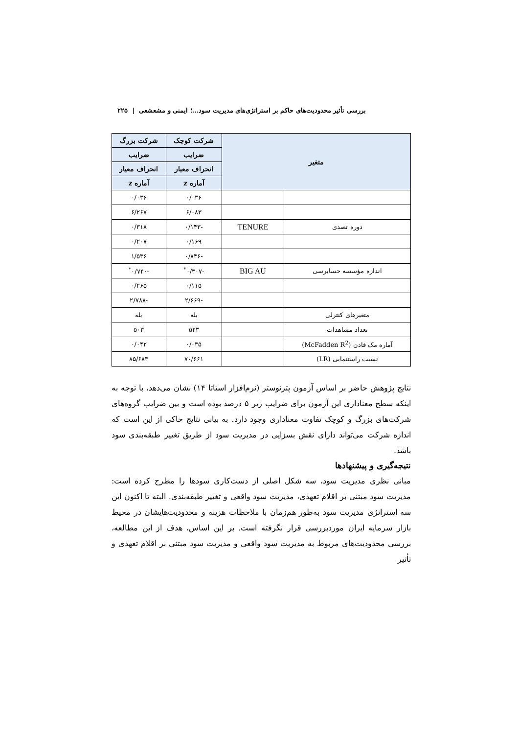بررسی تأثیر محدودیت‌های حاکم بر استراتژی‌های مدیریت سود...؛ ایمنی و مشعشعی | ۲۲۵
| متغیر | | شرکت کوچک | شرکت بزرگ |
| --- | --- | --- | --- |
| | | ضرایب | ضرایب |
| | | انحراف معیار | انحراف معیار |
| | | آماره z | آماره z |
| | | ۰/۰۳۶ | ۰/۰۳۶ |
| | | ۶/۰۸۳ | ۶/۲۶۷ |
| دوره تصدی | TENURE | -۰/۱۴۳ | ۰/۳۱۸ |
| | | ۰/۱۶۹ | ۰/۲۰۷ |
| | | -۰/۸۴۶ | ۱/۵۳۶ |
| اندازه مؤسسه حسابرسی | BIG AU | -۰/۳۰۷<sup>*</sup> | -۰/۷۴۰<sup>*</sup> |
| | | ۰/۱۱۵ | ۰/۲۶۵ |
| | | -۲/۶۶۹ | -۲/۷۸۸ |
| متغیرهای کنترلی | | بله | بله |
| تعداد مشاهدات | | ۵۲۳ | ۵۰۳ |
| آماره مک فادن (McFadden R<sup>2</sup>) | | ۰/۰۳۵ | ۰/۰۴۲ |
| نسبت راستنمایی (LR) | | ۷۰/۶۶۱ | ۸۵/۶۸۳ |
نتایج پژوهش حاضر بر اساس آزمون پترنوستر (نرم‌افزار استاتا ۱۴) نشان می‌دهد، با توجه به اینکه سطح معناداری این آزمون برای ضرایب زیر ۵ درصد بوده است و بین ضرایب گروه‌های شرکت‌های بزرگ و کوچک تفاوت معناداری وجود دارد. به بیانی نتایج حاکی از این است که اندازه شرکت می‌تواند دارای نقش بسزایی در مدیریت سود از طریق تغییر طبقه‌بندی سود باشد.
نتیجه‌گیری و پیشنهادها
مبانی نظری مدیریت سود، سه شکل اصلی از دست‌کاری سودها را مطرح کرده است: مدیریت سود مبتنی بر اقلام تعهدی، مدیریت سود واقعی و تغییر طبقه‌بندی. البته تا اکنون این سه استراتژی مدیریت سود به‌طور هم‌زمان با ملاحظات هزینه و محدودیت‌هایشان در محیط بازار سرمایه ایران موردبررسی قرار نگرفته است. بر این اساس، هدف از این مطالعه، بررسی محدودیت‌های مربوط به مدیریت سود واقعی و مدیریت سود مبتنی بر اقلام تعهدی و تأثیر